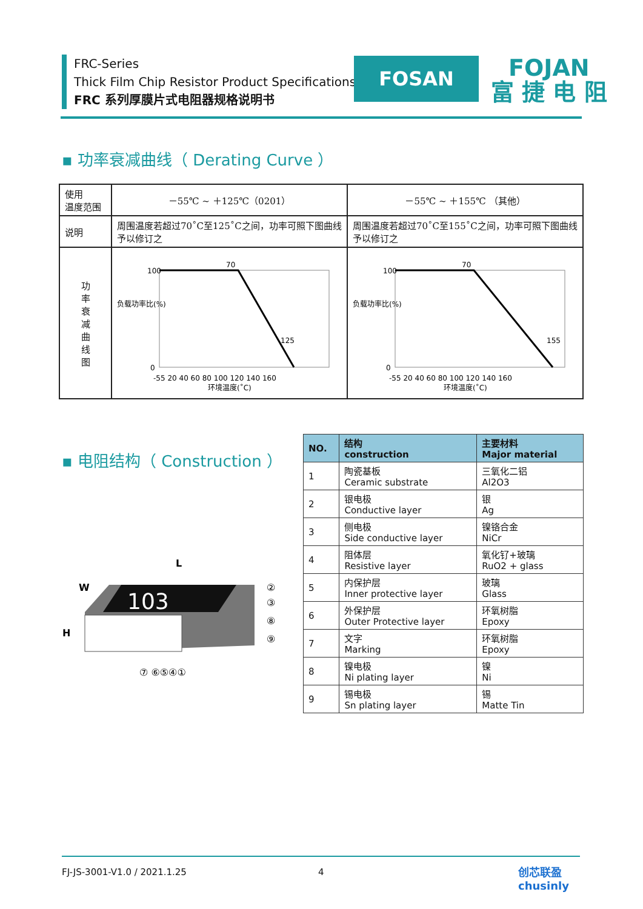FRC-Series
Thick Film Chip Resistor Product Specifications
FRC 系列厚膜片式电阻器规格说明书
FOSAN
FOJAN
富 捷 电 阻
▪ 功率衰减曲线（ Derating Curve ）
| 使用 温度范围 | －55℃ ~ ＋125℃（0201） | －55℃ ~ ＋155℃ （其他） |
| 说明 | 周围温度若超过70˚C至125˚C之间，功率可照下图曲线予以修订之 | 周围温度若超过70˚C至155˚C之间，功率可照下图曲线予以修订之 |
| 功 率 衰 减 曲 线 图 | 负载功率比(%) 100 0 70 125 -55 20 40 60 80 100 120 140 160 环境温度(˚C) | 负载功率比(%) 100 0 70 155 -55 20 40 60 80 100 120 140 160 环境温度(˚C) |
▪ 电阻结构（ Construction ）
L
W
H
103
②
③
⑧
⑨
⑦ ⑥⑤④①
| NO. | 结构 construction | 主要材料 Major material |
| --- | --- | --- |
| 1 | 陶瓷基板 Ceramic substrate | 三氧化二铝 Al2O3 |
| 2 | 银电极 Conductive layer | 银 Ag |
| 3 | 侧电极 Side conductive layer | 镍铬合金 NiCr |
| 4 | 阻体层 Resistive layer | 氧化钌+玻璃 RuO2 + glass |
| 5 | 内保护层 Inner protective layer | 玻璃 Glass |
| 6 | 外保护层 Outer Protective layer | 环氧树脂 Epoxy |
| 7 | 文字 Marking | 环氧树脂 Epoxy |
| 8 | 镍电极 Ni plating layer | 镍 Ni |
| 9 | 锡电极 Sn plating layer | 锡 Matte Tin |
FJ-JS-3001-V1.0 / 2021.1.25 4
创芯联盈
chusinly